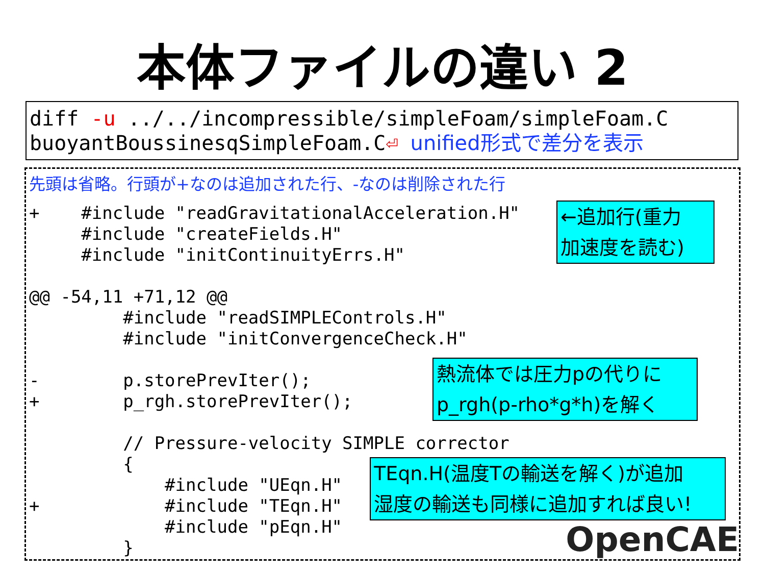本体ファイルの違い 2
diff -u ../../incompressible/simpleFoam/simpleFoam.C
buoyantBoussinesqSimpleFoam.C⏎ unified形式で差分を表示
先頭は省略。行頭が+なのは追加された行、-なのは削除された行
+    #include "readGravitationalAcceleration.H"
     #include "createFields.H"
     #include "initContinuityErrs.H"

@@ -54,11 +71,12 @@
         #include "readSIMPLEControls.H"
         #include "initConvergenceCheck.H"

-        p.storePrevIter();
+        p_rgh.storePrevIter();

         // Pressure-velocity SIMPLE corrector
         {
             #include "UEqn.H"
+            #include "TEqn.H"
             #include "pEqn.H"
         }
←追加行(重力
加速度を読む)
熱流体では圧力pの代りに
p_rgh(p-rho*g*h)を解く
TEqn.H(温度Tの輸送を解く)が追加
湿度の輸送も同様に追加すれば良い!
OpenCAE